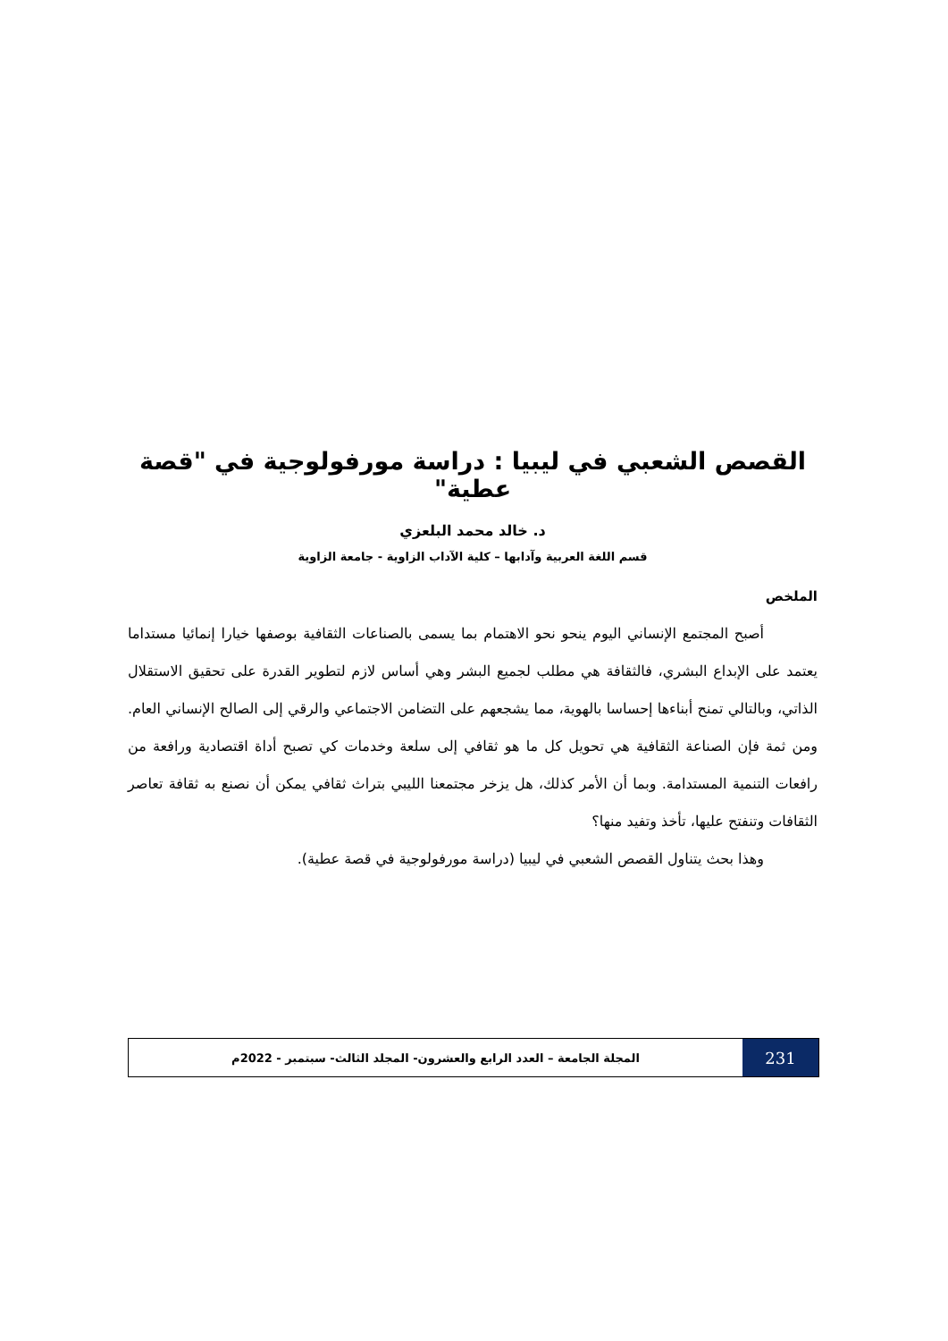القصص الشعبي في ليبيا : دراسة مورفولوجية في "قصة عطية"
د. خالد محمد البلعزي
قسم اللغة العربية وآدابها – كلية الآداب الزاوية - جامعة الزاوية
الملخص
أصبح المجتمع الإنساني اليوم ينحو نحو الاهتمام بما يسمى بالصناعات الثقافية بوصفها خيارا إنمائيا مستداما يعتمد على الإبداع البشري، فالثقافة هي مطلب لجميع البشر وهي أساس لازم لتطوير القدرة على تحقيق الاستقلال الذاتي، وبالتالي تمنح أبناءها إحساسا بالهوية، مما يشجعهم على التضامن الاجتماعي والرقي إلى الصالح الإنساني العام. ومن ثمة فإن الصناعة الثقافية هي تحويل كل ما هو ثقافي إلى سلعة وخدمات كي تصبح أداة اقتصادية ورافعة من رافعات التنمية المستدامة. وبما أن الأمر كذلك، هل يزخر مجتمعنا الليبي بتراث ثقافي يمكن أن نصنع به ثقافة تعاصر الثقافات وتنفتح عليها، تأخذ وتفيد منها؟
وهذا بحث يتناول القصص الشعبي في ليبيا (دراسة مورفولوجية في قصة عطية).
231
المجلة الجامعة – العدد الرابع والعشرون- المجلد الثالث- سبتمبر - 2022م